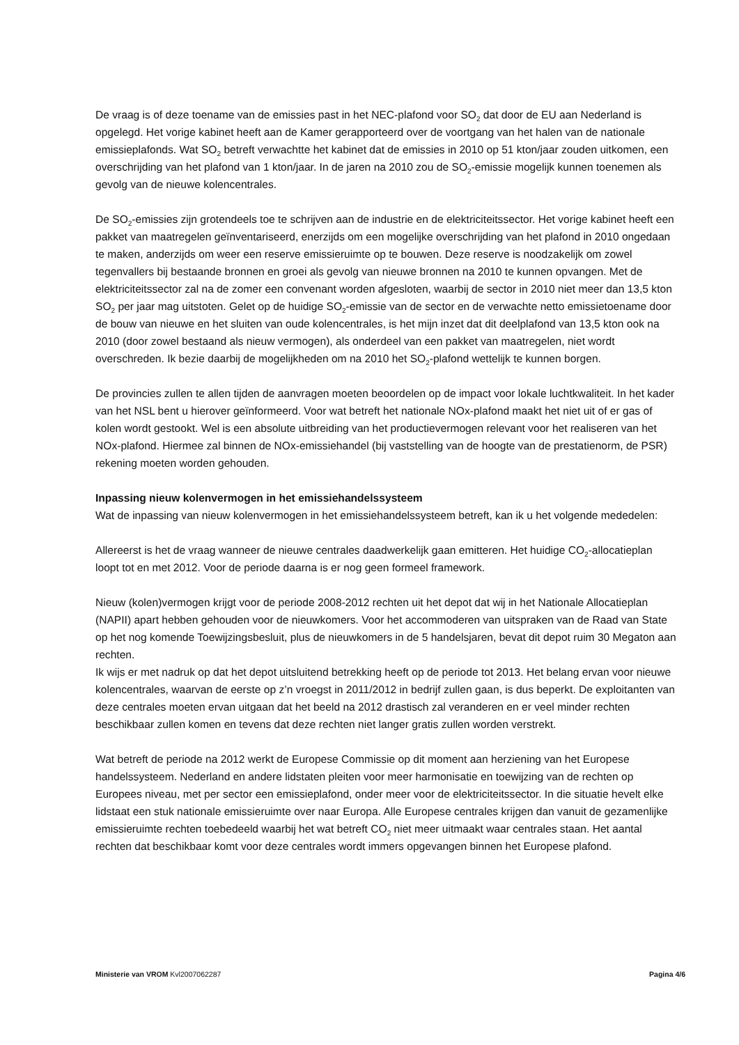De vraag is of deze toename van de emissies past in het NEC-plafond voor SO<sub>2</sub> dat door de EU aan Nederland is opgelegd. Het vorige kabinet heeft aan de Kamer gerapporteerd over de voortgang van het halen van de nationale emissieplafonds. Wat SO<sub>2</sub> betreft verwachtte het kabinet dat de emissies in 2010 op 51 kton/jaar zouden uitkomen, een overschrijding van het plafond van 1 kton/jaar. In de jaren na 2010 zou de SO<sub>2</sub>-emissie mogelijk kunnen toenemen als gevolg van de nieuwe kolencentrales.
De SO<sub>2</sub>-emissies zijn grotendeels toe te schrijven aan de industrie en de elektriciteitssector. Het vorige kabinet heeft een pakket van maatregelen geïnventariseerd, enerzijds om een mogelijke overschrijding van het plafond in 2010 ongedaan te maken, anderzijds om weer een reserve emissieruimte op te bouwen. Deze reserve is noodzakelijk om zowel tegenvallers bij bestaande bronnen en groei als gevolg van nieuwe bronnen na 2010 te kunnen opvangen. Met de elektriciteitssector zal na de zomer een convenant worden afgesloten, waarbij de sector in 2010 niet meer dan 13,5 kton SO<sub>2</sub> per jaar mag uitstoten. Gelet op de huidige SO<sub>2</sub>-emissie van de sector en de verwachte netto emissietoename door de bouw van nieuwe en het sluiten van oude kolencentrales, is het mijn inzet dat dit deelplafond van 13,5 kton ook na 2010 (door zowel bestaand als nieuw vermogen), als onderdeel van een pakket van maatregelen, niet wordt overschreden. Ik bezie daarbij de mogelijkheden om na 2010 het SO<sub>2</sub>-plafond wettelijk te kunnen borgen.
De provincies zullen te allen tijden de aanvragen moeten beoordelen op de impact voor lokale luchtkwaliteit. In het kader van het NSL bent u hierover geïnformeerd. Voor wat betreft het nationale NOx-plafond maakt het niet uit of er gas of kolen wordt gestookt. Wel is een absolute uitbreiding van het productievermogen relevant voor het realiseren van het NOx-plafond. Hiermee zal binnen de NOx-emissiehandel (bij vaststelling van de hoogte van de prestatienorm, de PSR) rekening moeten worden gehouden.
Inpassing nieuw kolenvermogen in het emissiehandelssysteem
Wat de inpassing van nieuw kolenvermogen in het emissiehandelssysteem betreft, kan ik u het volgende mededelen:
Allereerst is het de vraag wanneer de nieuwe centrales daadwerkelijk gaan emitteren. Het huidige CO<sub>2</sub>-allocatieplan loopt tot en met 2012. Voor de periode daarna is er nog geen formeel framework.
Nieuw (kolen)vermogen krijgt voor de periode 2008-2012 rechten uit het depot dat wij in het Nationale Allocatieplan (NAPII) apart hebben gehouden voor de nieuwkomers. Voor het accommoderen van uitspraken van de Raad van State op het nog komende Toewijzingsbesluit, plus de nieuwkomers in de 5 handelsjaren, bevat dit depot ruim 30 Megaton aan rechten.
Ik wijs er met nadruk op dat het depot uitsluitend betrekking heeft op de periode tot 2013. Het belang ervan voor nieuwe kolencentrales, waarvan de eerste op z’n vroegst in 2011/2012 in bedrijf zullen gaan, is dus beperkt. De exploitanten van deze centrales moeten ervan uitgaan dat het beeld na 2012 drastisch zal veranderen en er veel minder rechten beschikbaar zullen komen en tevens dat deze rechten niet langer gratis zullen worden verstrekt.
Wat betreft de periode na 2012 werkt de Europese Commissie op dit moment aan herziening van het Europese handelssysteem. Nederland en andere lidstaten pleiten voor meer harmonisatie en toewijzing van de rechten op Europees niveau, met per sector een emissieplafond, onder meer voor de elektriciteitssector. In die situatie hevelt elke lidstaat een stuk nationale emissieruimte over naar Europa. Alle Europese centrales krijgen dan vanuit de gezamenlijke emissieruimte rechten toebedeeld waarbij het wat betreft CO<sub>2</sub> niet meer uitmaakt waar centrales staan. Het aantal rechten dat beschikbaar komt voor deze centrales wordt immers opgevangen binnen het Europese plafond.
Ministerie van VROM Kvl2007062287 Pagina 4/6